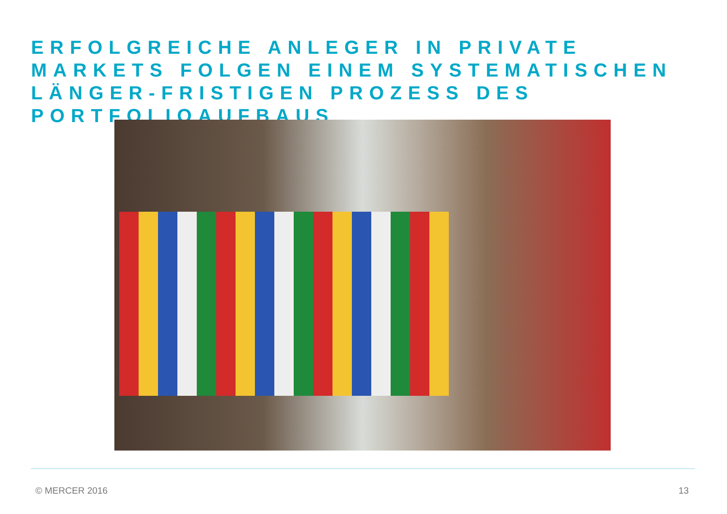ERFOLGREICHE ANLEGER IN PRIVATE MARKETS FOLGEN EINEM SYSTEMATISCHEN LÄNGER-FRISTIGEN PROZESS DES PORTFOLIOAUFBAUS
© MERCER 2016 13